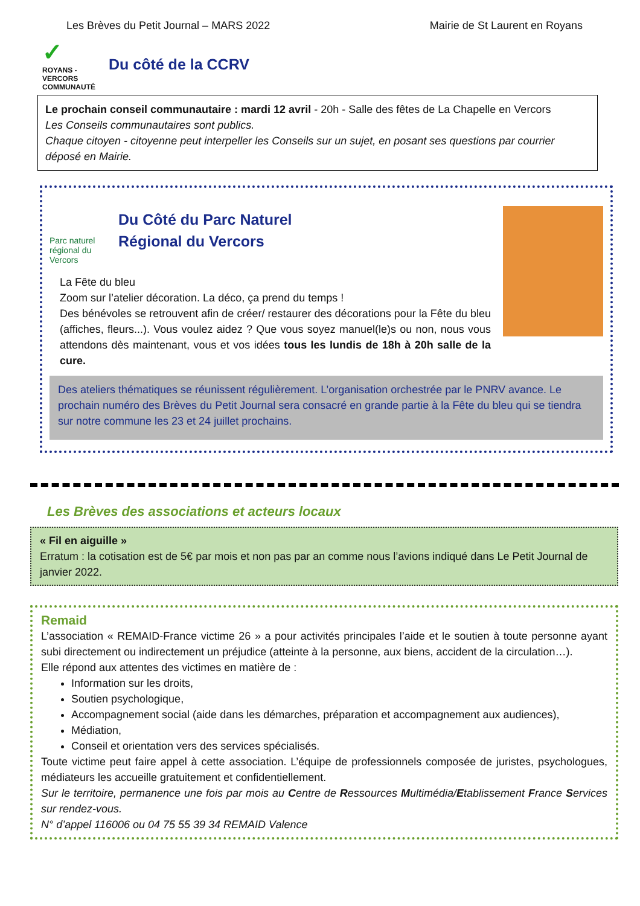Les Brèves du Petit Journal – MARS 2022 Mairie de St Laurent en Royans
✓
ROYANS - VERCORS
COMMUNAUTÉ
Du côté de la CCRV
Le prochain conseil communautaire : mardi 12 avril - 20h - Salle des fêtes de La Chapelle en Vercors
Les Conseils communautaires sont publics.
Chaque citoyen - citoyenne peut interpeller les Conseils sur un sujet, en posant ses questions par courrier déposé en Mairie.
Parc naturel régional du Vercors
Du Côté du Parc Naturel
Régional du Vercors
La Fête du bleu
Zoom sur l’atelier décoration. La déco, ça prend du temps !
Des bénévoles se retrouvent afin de créer/ restaurer des décorations pour la Fête du bleu (affiches, fleurs...). Vous voulez aidez ? Que vous soyez manuel(le)s ou non, nous vous attendons dès maintenant, vous et vos idées tous les lundis de 18h à 20h salle de la cure.
Des ateliers thématiques se réunissent régulièrement. L’organisation orchestrée par le PNRV avance. Le prochain numéro des Brèves du Petit Journal sera consacré en grande partie à la Fête du bleu qui se tiendra sur notre commune les 23 et 24 juillet prochains.
Les Brèves des associations et acteurs locaux
« Fil en aiguille »
Erratum : la cotisation est de 5€ par mois et non pas par an comme nous l’avions indiqué dans Le Petit Journal de janvier 2022.
Remaid
L’association « REMAID-France victime 26 » a pour activités principales l’aide et le soutien à toute personne ayant subi directement ou indirectement un préjudice (atteinte à la personne, aux biens, accident de la circulation…).
Elle répond aux attentes des victimes en matière de :
Information sur les droits,
Soutien psychologique,
Accompagnement social (aide dans les démarches, préparation et accompagnement aux audiences),
Médiation,
Conseil et orientation vers des services spécialisés.
Toute victime peut faire appel à cette association. L’équipe de professionnels composée de juristes, psychologues, médiateurs les accueille gratuitement et confidentiellement.
Sur le territoire, permanence une fois par mois au Centre de Ressources Multimédia/Etablissement France Services sur rendez-vous.
N° d’appel 116006 ou 04 75 55 39 34 REMAID Valence